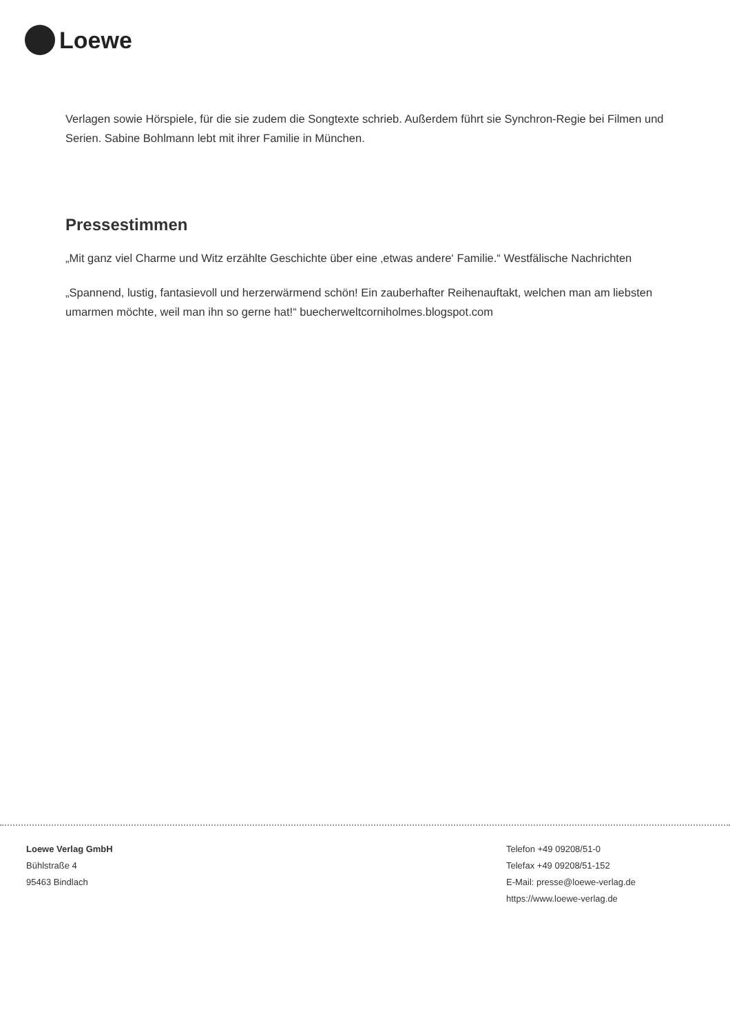Loewe
Verlagen sowie Hörspiele, für die sie zudem die Songtexte schrieb. Außerdem führt sie Synchron-Regie bei Filmen und Serien. Sabine Bohlmann lebt mit ihrer Familie in München.
Pressestimmen
„Mit ganz viel Charme und Witz erzählte Geschichte über eine ‚etwas andere‘ Familie.“ Westfälische Nachrichten
„Spannend, lustig, fantasievoll und herzerwärmend schön! Ein zauberhafter Reihenauftakt, welchen man am liebsten umarmen möchte, weil man ihn so gerne hat!“ buecherweltcorniholmes.blogspot.com
Loewe Verlag GmbH
Bühlstraße 4
95463 Bindlach
Telefon +49 09208/51-0
Telefax +49 09208/51-152
E-Mail: presse@loewe-verlag.de
https://www.loewe-verlag.de